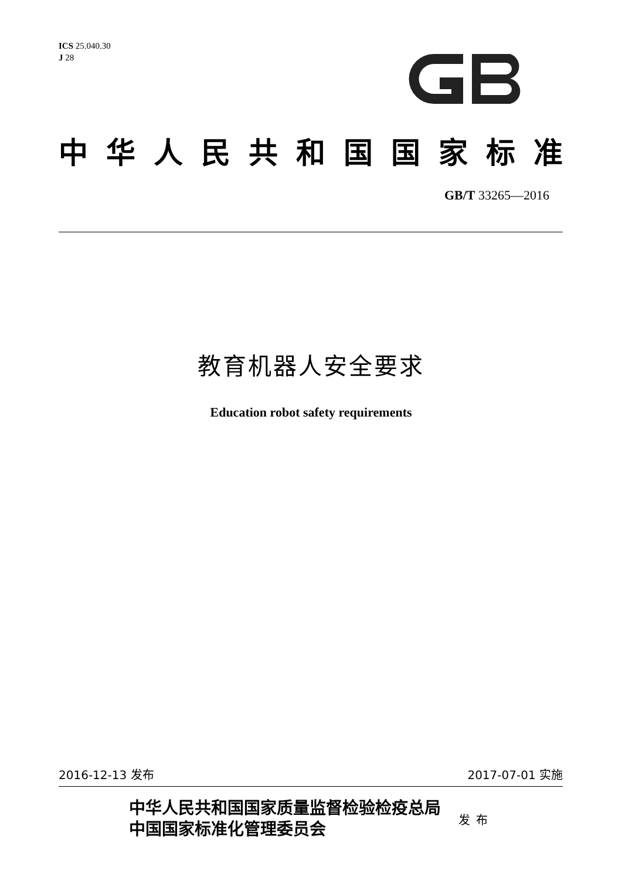ICS 25.040.30
J 28
中华人民共和国国家标准
GB/T 33265—2016
教育机器人安全要求
Education robot safety requirements
2016-12-13 发布 2017-07-01 实施
中华人民共和国国家质量监督检验检疫总局
中国国家标准化管理委员会
发布